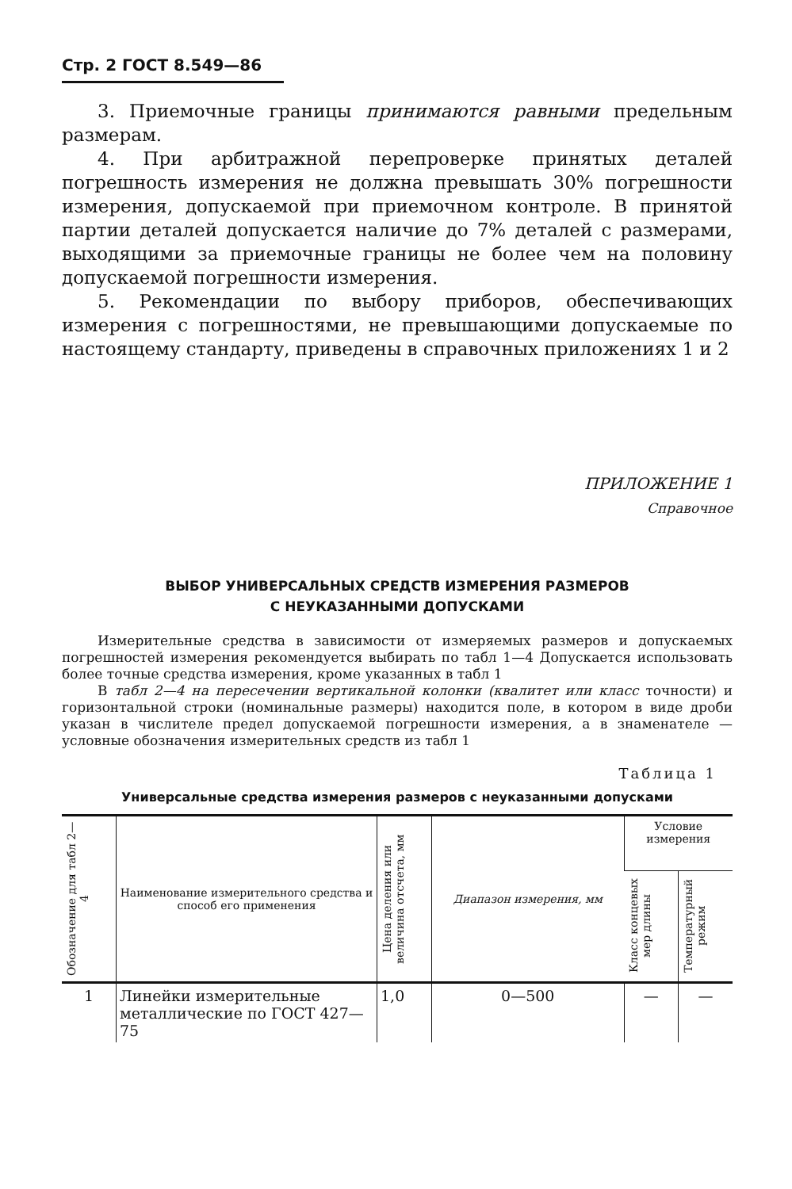Стр. 2 ГОСТ 8.549—86
3. Приемочные границы принимаются равными предельным размерам.
4. При арбитражной перепроверке принятых деталей погрешность измерения не должна превышать 30% погрешности измерения, допускаемой при приемочном контроле. В принятой партии деталей допускается наличие до 7% деталей с размерами, выходящими за приемочные границы не более чем на половину допускаемой погрешности измерения.
5. Рекомендации по выбору приборов, обеспечивающих измерения с погрешностями, не превышающими допускаемые по настоящему стандарту, приведены в справочных приложениях 1 и 2
ПРИЛОЖЕНИЕ 1
Справочное
ВЫБОР УНИВЕРСАЛЬНЫХ СРЕДСТВ ИЗМЕРЕНИЯ РАЗМЕРОВ
С НЕУКАЗАННЫМИ ДОПУСКАМИ
Измерительные средства в зависимости от измеряемых размеров и допускаемых погрешностей измерения рекомендуется выбирать по табл 1—4 Допускается использовать более точные средства измерения, кроме указанных в табл 1
В табл 2—4 на пересечении вертикальной колонки (квалитет или класс точности) и горизонтальной строки (номинальные размеры) находится поле, в котором в виде дроби указан в числителе предел допускаемой погрешности измерения, а в знаменателе — условные обозначения измерительных средств из табл 1
Таблица 1
Универсальные средства измерения размеров с неуказанными допусками
| Обозначение для табл 2—4 | Наименование измерительного средства и способ его применения | Цена деления или величина отсчета, мм | Диапазон измерения, мм | Условие измерения | |
| --- | --- | --- | --- | --- | --- |
| | | | | Класс концевых мер длины | Температурный режим |
| 1 | Линейки измерительные металлические по ГОСТ 427—75 | 1,0 | 0—500 | — | — |